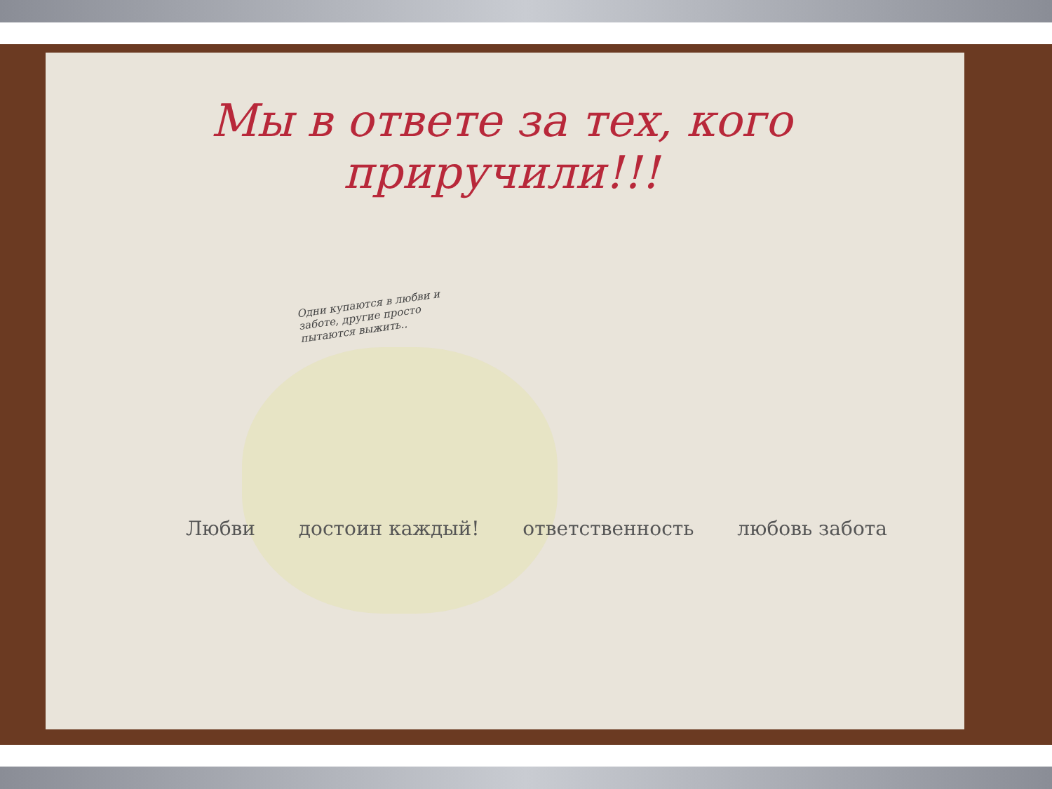Мы в ответе за тех, кого приручили!!!
Одни купаются в любви и заботе, другие просто пытаются выжить..
Любви достоин каждый! ответственность любовь забота